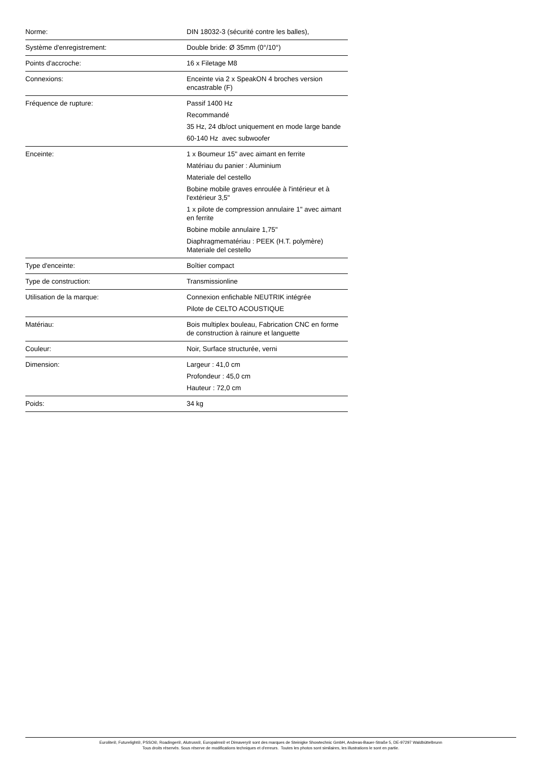| Norme: | DIN 18032-3 (sécurité contre les balles), |
| Système d'enregistrement: | Double bride: Ø 35mm (0°/10°) |
| Points d'accroche: | 16 x Filetage M8 |
| Connexions: | Enceinte via 2 x SpeakON 4 broches version encastrable (F) |
| Fréquence de rupture: | Passif 1400 Hz Recommandé 35 Hz, 24 db/oct uniquement en mode large bande 60-140 Hz avec subwoofer |
| Enceinte: | 1 x Boumeur 15" avec aimant en ferrite Matériau du panier : Aluminium Materiale del cestello Bobine mobile graves enroulée à l'intérieur et à l'extérieur 3,5" 1 x pilote de compression annulaire 1" avec aimant en ferrite Bobine mobile annulaire 1,75" Diaphragmematériau : PEEK (H.T. polymère) Materiale del cestello |
| Type d'enceinte: | Boîtier compact |
| Type de construction: | Transmissionline |
| Utilisation de la marque: | Connexion enfichable NEUTRIK intégrée Pilote de CELTO ACOUSTIQUE |
| Matériau: | Bois multiplex bouleau, Fabrication CNC en forme de construction à rainure et languette |
| Couleur: | Noir, Surface structurée, verni |
| Dimension: | Largeur : 41,0 cm Profondeur : 45,0 cm Hauteur : 72,0 cm |
| Poids: | 34 kg |
Eurolite®, Futurelight®, PSSO®, Roadinger®, Alutruss®, Europalms® et Dimavery® sont des marques de Steinigke Showtechnic GmbH, Andreas-Bauer-Straße 5, DE-97297 Waldbüttelbrunn
Tous droits réservés. Sous réserve de modifications techniques et d'erreurs. Toutes les photos sont similaires, les illustrations le sont en partie.